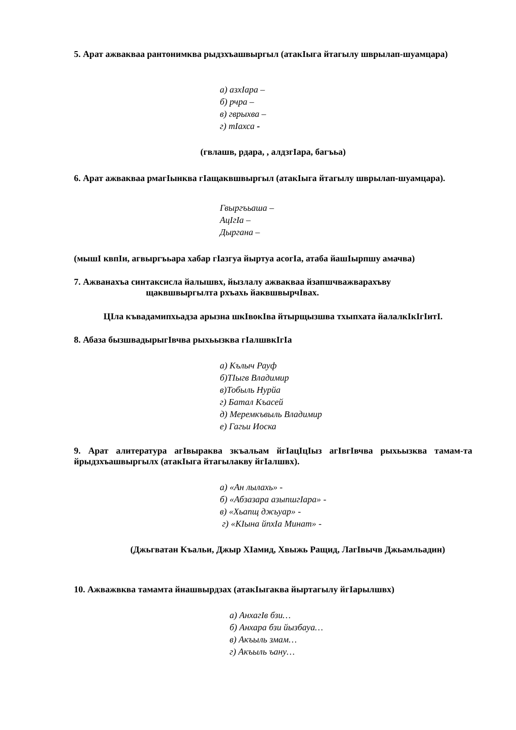5. Арат ажвакваа рантонимква рыдзхъашвыргыл (атакІыга йтагылу шврылап-шуамцара)
а) азхІара –
б) рчра –
в) гврыхва –
г) тІахса -
(гвлашв, рдара, , алдзгІара, багъьа)
6. Арат ажвакваа рмагІынква гІащаквшвыргыл (атакІыга йтагылу шврылап-шуамцара).
Гвыргъьаша –
АцІгІа –
Дыргана –
(мышІ квпІи, агвыргъьара хабар гІазгуа йыртуа асогІа, атаба йашІырпшу амачва)
7. Ажванахъа синтаксисла йалышвх, йызлалу ажвакваа йзапшчважварахъву
щаквшвыргылта рхъахь йаквшвырчІвах.
ЦІла къвадамипхьадза арызна шкІвокІва йтырщызшва тхыпхата йалалкІкІгІитІ.
8. Абаза бызшвадырыгІвчва рыхьызква гІалшвкІгІа
а) Кълыч Рауф
б)ТІыгв Владимир
в)Тобыль Нурйа
г) Батал Къасей
д) Меремкъвыль Владимир
е) Гагьи Иоска
9. Арат алитература агІвыраква зкъальам йгІацІцІыз агІвгІвчва рыхьызква тамам-та йрыдзхъашвыргылх (атакІыга йтагылакву йгІалшвх).
а) «Ан лылахь» -
б) «Абзазара азыпшгІара» -
в) «Хьапщ джьуар» -
г) «КІына йпхІа Минат» -
(Джьгватан Къальи, Джыр ХІамид, Хвыжь Ращид, ЛагІвычв Джьамльадин)
10. Ажважвква тамамта йнашвырдзах (атакІыгаква йыртагылу йгІарылшвх)
а) АнхагІв бзи…
б) Анхара бзи йызбауа…
в) Акъыль змам…
г) Акъыль ъану…